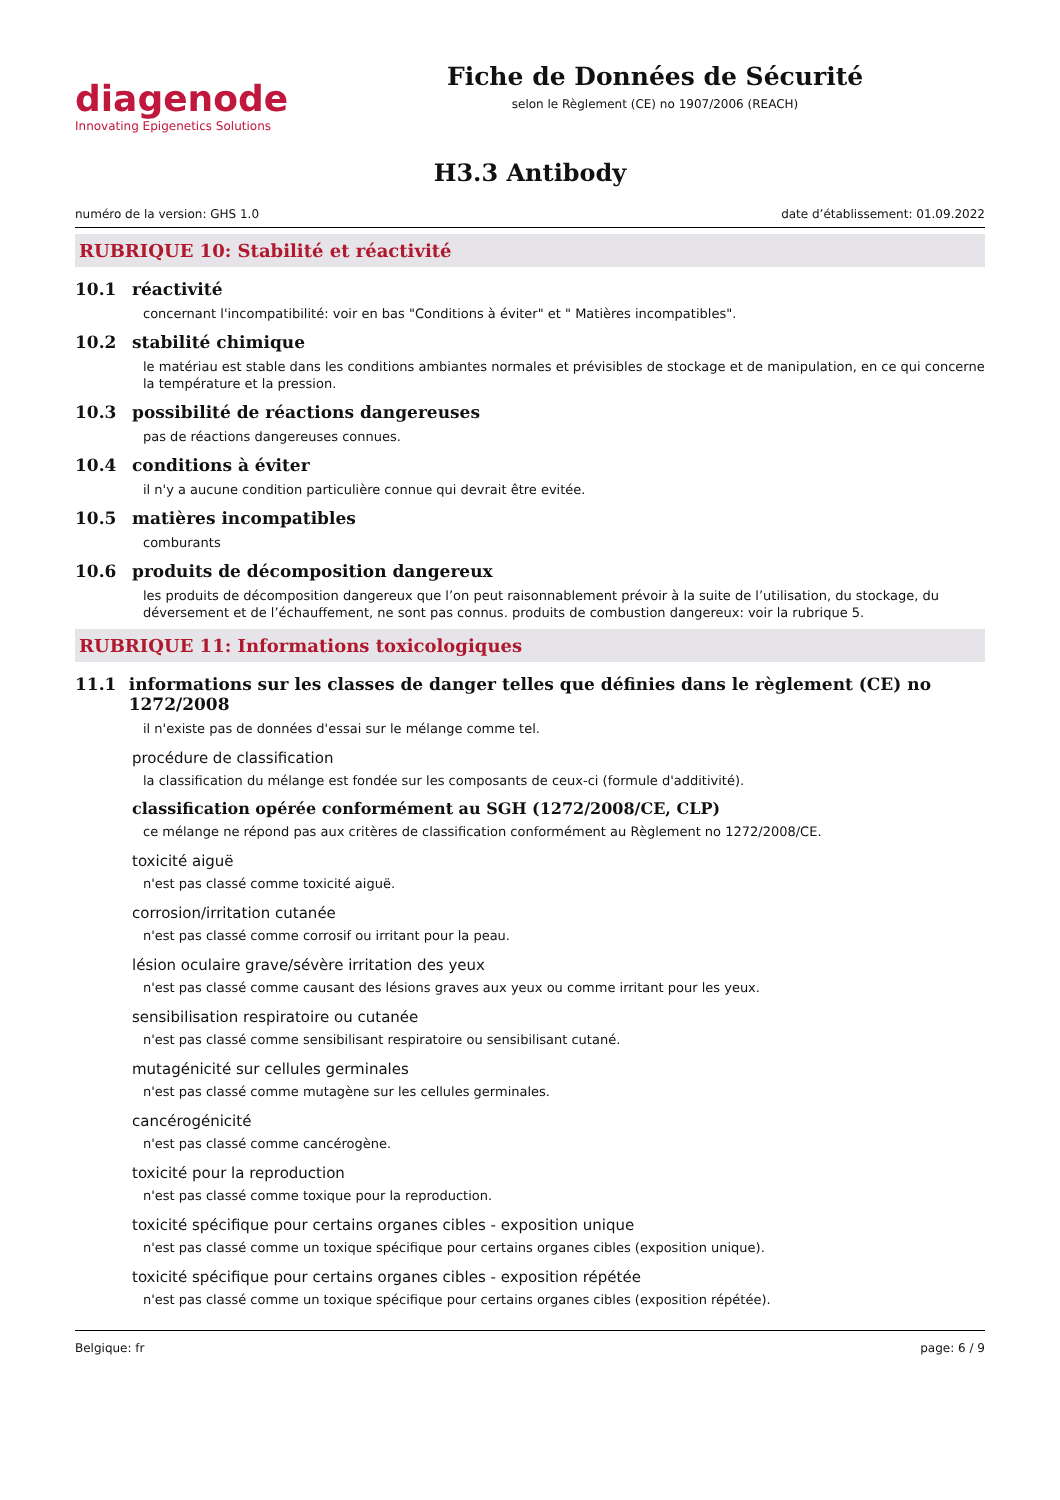diagenode
Innovating Epigenetics Solutions
Fiche de Données de Sécurité
selon le Règlement (CE) no 1907/2006 (REACH)
H3.3 Antibody
numéro de la version: GHS 1.0 date d’établissement: 01.09.2022
RUBRIQUE 10: Stabilité et réactivité
10.1 réactivité
concernant l'incompatibilité: voir en bas "Conditions à éviter" et " Matières incompatibles".
10.2 stabilité chimique
le matériau est stable dans les conditions ambiantes normales et prévisibles de stockage et de manipulation, en ce qui concerne la température et la pression.
10.3 possibilité de réactions dangereuses
pas de réactions dangereuses connues.
10.4 conditions à éviter
il n'y a aucune condition particulière connue qui devrait être evitée.
10.5 matières incompatibles
comburants
10.6 produits de décomposition dangereux
les produits de décomposition dangereux que l’on peut raisonnablement prévoir à la suite de l’utilisation, du stockage, du déversement et de l’échauffement, ne sont pas connus. produits de combustion dangereux: voir la rubrique 5.
RUBRIQUE 11: Informations toxicologiques
11.1 informations sur les classes de danger telles que définies dans le règlement (CE) no 1272/2008
il n'existe pas de données d'essai sur le mélange comme tel.
procédure de classification
la classification du mélange est fondée sur les composants de ceux-ci (formule d'additivité).
classification opérée conformément au SGH (1272/2008/CE, CLP)
ce mélange ne répond pas aux critères de classification conformément au Règlement no 1272/2008/CE.
toxicité aiguë
n'est pas classé comme toxicité aiguë.
corrosion/irritation cutanée
n'est pas classé comme corrosif ou irritant pour la peau.
lésion oculaire grave/sévère irritation des yeux
n'est pas classé comme causant des lésions graves aux yeux ou comme irritant pour les yeux.
sensibilisation respiratoire ou cutanée
n'est pas classé comme sensibilisant respiratoire ou sensibilisant cutané.
mutagénicité sur cellules germinales
n'est pas classé comme mutagène sur les cellules germinales.
cancérogénicité
n'est pas classé comme cancérogène.
toxicité pour la reproduction
n'est pas classé comme toxique pour la reproduction.
toxicité spécifique pour certains organes cibles - exposition unique
n'est pas classé comme un toxique spécifique pour certains organes cibles (exposition unique).
toxicité spécifique pour certains organes cibles - exposition répétée
n'est pas classé comme un toxique spécifique pour certains organes cibles (exposition répétée).
Belgique: fr page: 6 / 9